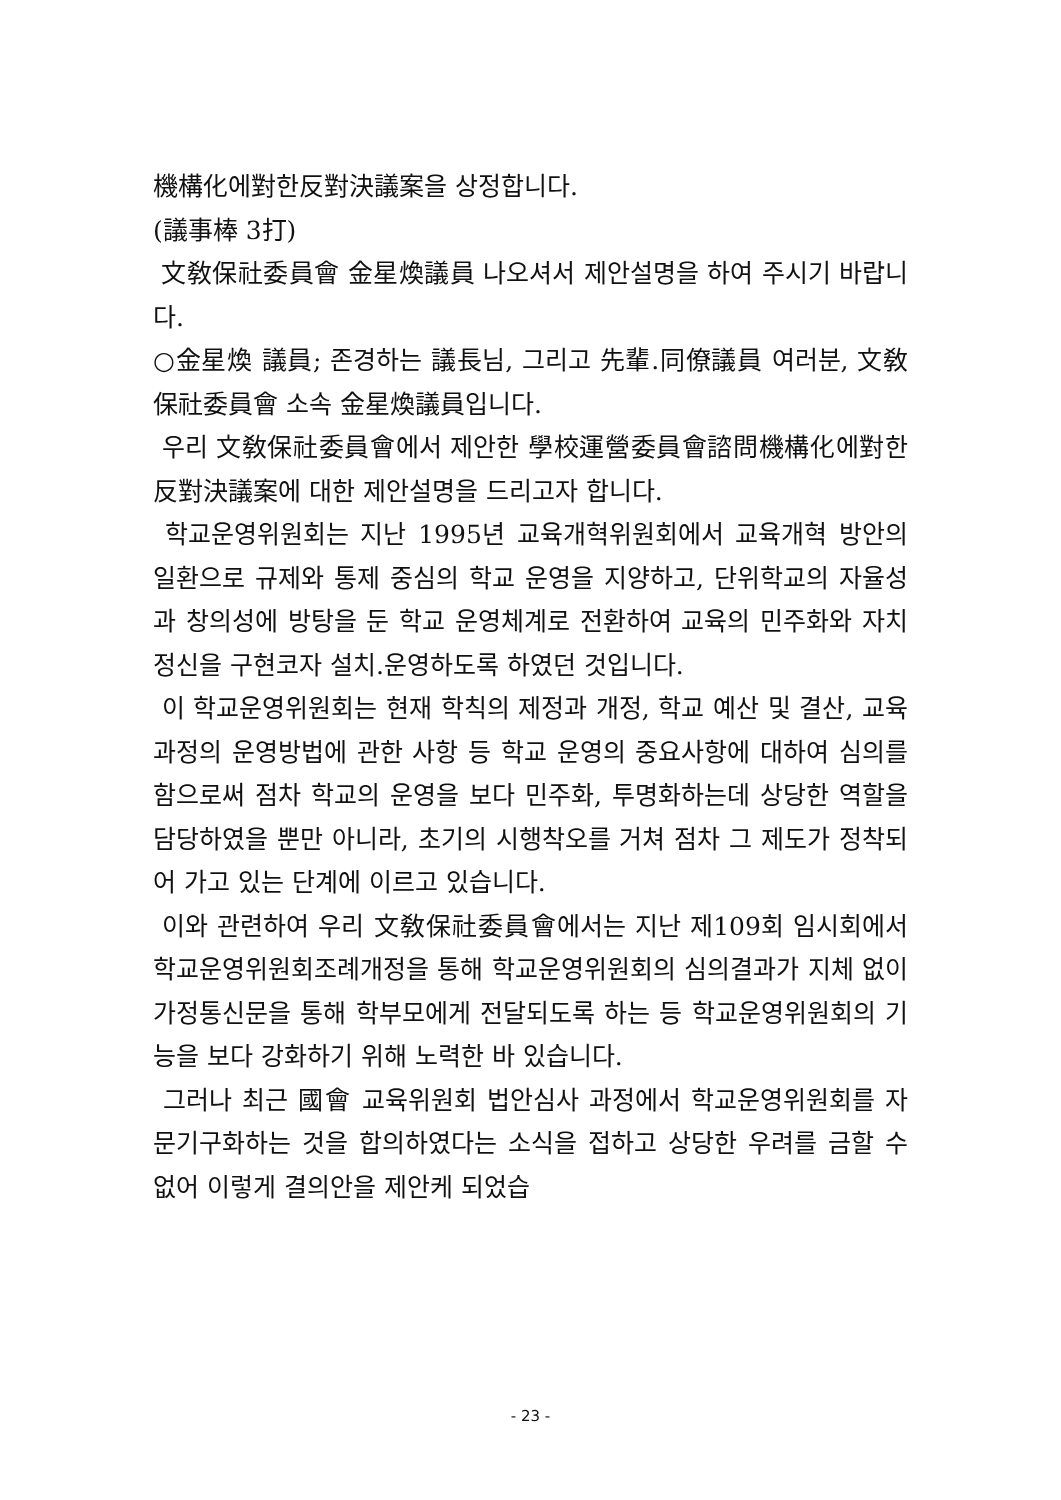機構化에對한反對決議案을 상정합니다.
(議事棒 3打)
文敎保社委員會 金星煥議員 나오셔서 제안설명을 하여 주시기 바랍니다.
○金星煥 議員; 존경하는 議長님, 그리고 先輩.同僚議員 여러분, 文敎保社委員會 소속 金星煥議員입니다.
우리 文敎保社委員會에서 제안한 學校運營委員會諮問機構化에對한反對決議案에 대한 제안설명을 드리고자 합니다.
학교운영위원회는 지난 1995년 교육개혁위원회에서 교육개혁 방안의 일환으로 규제와 통제 중심의 학교 운영을 지양하고, 단위학교의 자율성과 창의성에 방탕을 둔 학교 운영체계로 전환하여 교육의 민주화와 자치정신을 구현코자 설치.운영하도록 하였던 것입니다.
이 학교운영위원회는 현재 학칙의 제정과 개정, 학교 예산 및 결산, 교육과정의 운영방법에 관한 사항 등 학교 운영의 중요사항에 대하여 심의를 함으로써 점차 학교의 운영을 보다 민주화, 투명화하는데 상당한 역할을 담당하였을 뿐만 아니라, 초기의 시행착오를 거쳐 점차 그 제도가 정착되어 가고 있는 단계에 이르고 있습니다.
이와 관련하여 우리 文敎保社委員會에서는 지난 제109회 임시회에서 학교운영위원회조례개정을 통해 학교운영위원회의 심의결과가 지체 없이 가정통신문을 통해 학부모에게 전달되도록 하는 등 학교운영위원회의 기능을 보다 강화하기 위해 노력한 바 있습니다.
그러나 최근 國會 교육위원회 법안심사 과정에서 학교운영위원회를 자문기구화하는 것을 합의하였다는 소식을 접하고 상당한 우려를 금할 수 없어 이렇게 결의안을 제안케 되었습
- 23 -